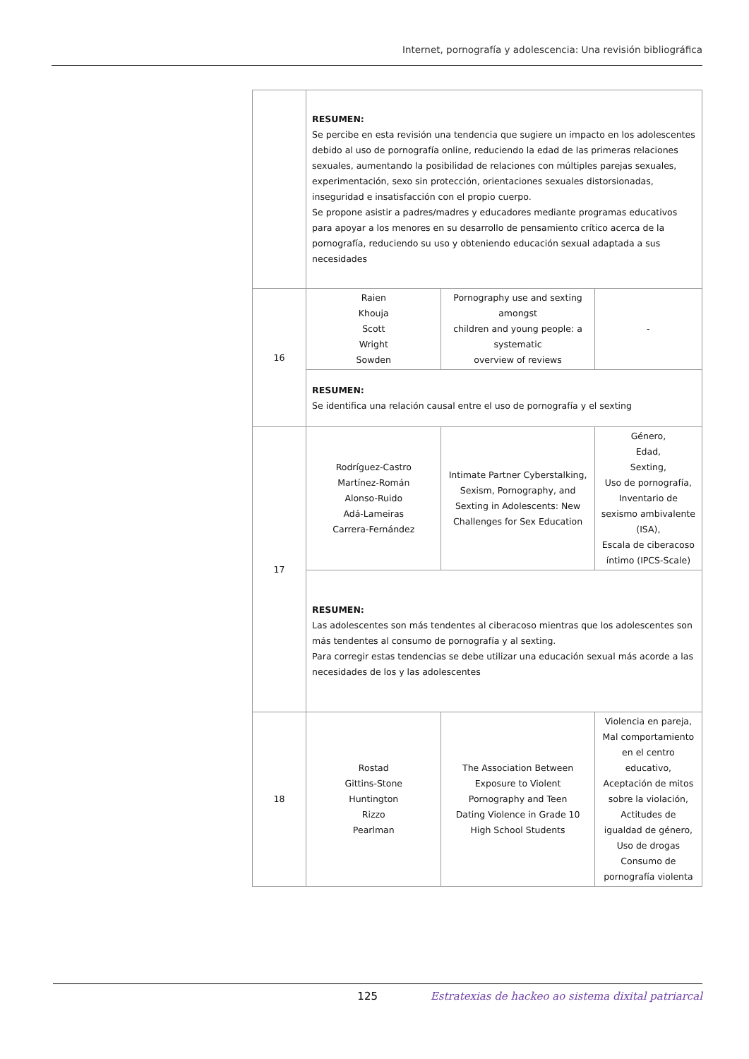Internet, pornografía y adolescencia: Una revisión bibliográfica
| | RESUMEN: Se percibe en esta revisión una tendencia que sugiere un impacto en los adolescentes debido al uso de pornografía online, reduciendo la edad de las primeras relaciones sexuales, aumentando la posibilidad de relaciones con múltiples parejas sexuales, experimentación, sexo sin protección, orientaciones sexuales distorsionadas, inseguridad e insatisfacción con el propio cuerpo. Se propone asistir a padres/madres y educadores mediante programas educativos para apoyar a los menores en su desarrollo de pensamiento crítico acerca de la pornografía, reduciendo su uso y obteniendo educación sexual adaptada a sus necesidades | | |
| 16 | Raien Khouja Scott Wright Sowden | Pornography use and sexting amongst children and young people: a systematic overview of reviews | - |
| | RESUMEN: Se identifica una relación causal entre el uso de pornografía y el sexting | | |
| 17 | Rodríguez-Castro Martínez-Román Alonso-Ruido Adá-Lameiras Carrera-Fernández | Intimate Partner Cyberstalking, Sexism, Pornography, and Sexting in Adolescents: New Challenges for Sex Education | Género, Edad, Sexting, Uso de pornografía, Inventario de sexismo ambivalente (ISA), Escala de ciberacoso íntimo (IPCS-Scale) |
| | RESUMEN: Las adolescentes son más tendentes al ciberacoso mientras que los adolescentes son más tendentes al consumo de pornografía y al sexting. Para corregir estas tendencias se debe utilizar una educación sexual más acorde a las necesidades de los y las adolescentes | | |
| 18 | Rostad Gittins-Stone Huntington Rizzo Pearlman | The Association Between Exposure to Violent Pornography and Teen Dating Violence in Grade 10 High School Students | Violencia en pareja, Mal comportamiento en el centro educativo, Aceptación de mitos sobre la violación, Actitudes de igualdad de género, Uso de drogas Consumo de pornografía violenta |
125 Estratexias de hackeo ao sistema dixital patriarcal